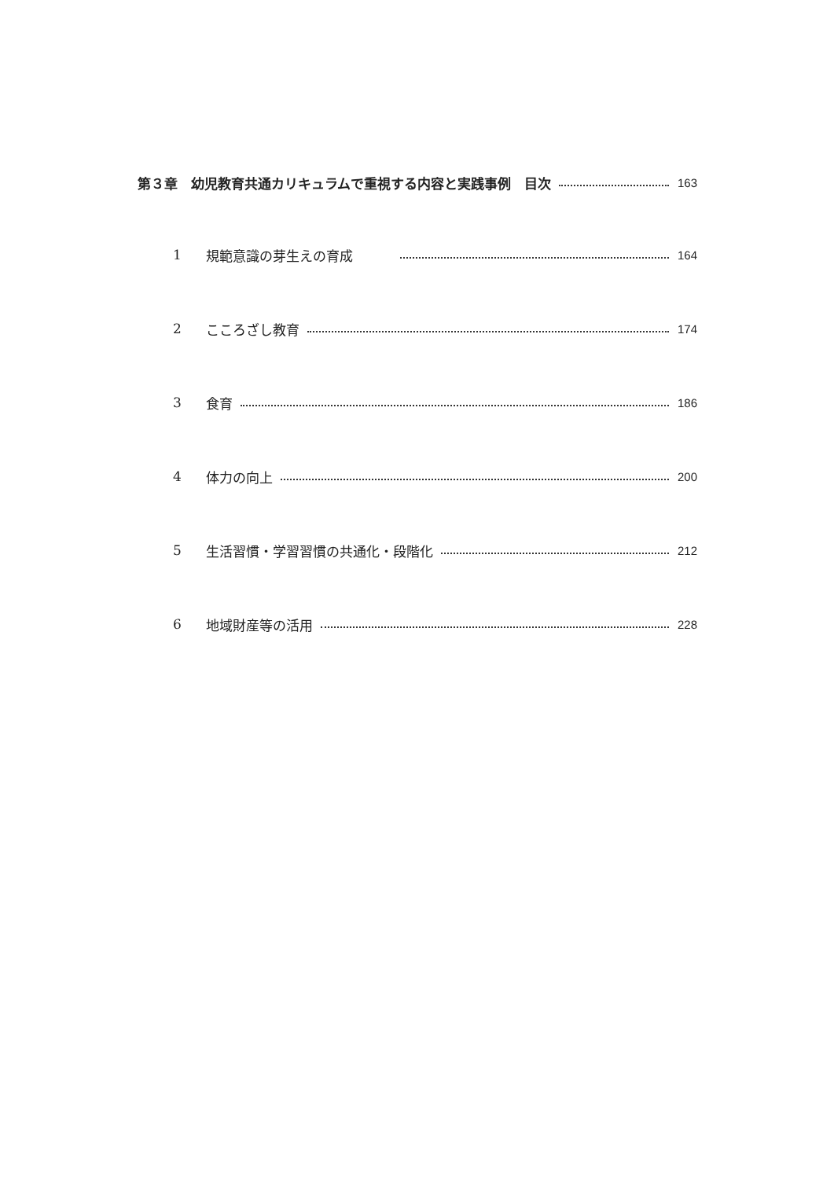第３章　幼児教育共通カリキュラムで重視する内容と実践事例　目次 163
1 規範意識の芽生えの育成 164
2 こころざし教育 174
3 食育 186
4 体力の向上 200
5 生活習慣・学習習慣の共通化・段階化 212
6 地域財産等の活用 228